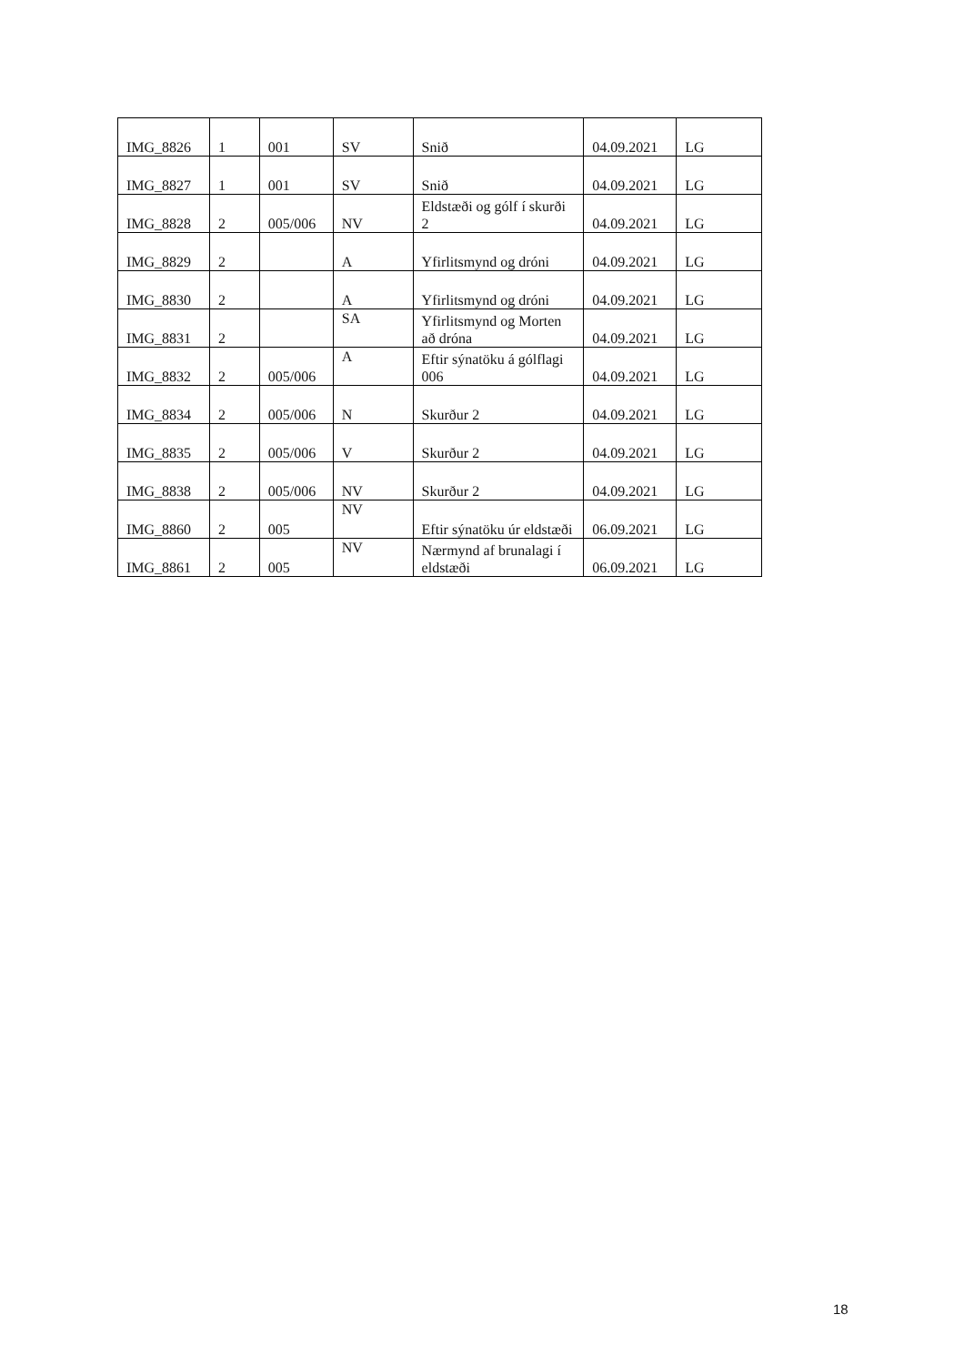| IMG_8826 | 1 | 001 | SV | Snið | 04.09.2021 | LG |
| IMG_8827 | 1 | 001 | SV | Snið | 04.09.2021 | LG |
| IMG_8828 | 2 | 005/006 | NV | Eldstæði og gólf í skurði 2 | 04.09.2021 | LG |
| IMG_8829 | 2 | | A | Yfirlitsmynd og dróni | 04.09.2021 | LG |
| IMG_8830 | 2 | | A | Yfirlitsmynd og dróni | 04.09.2021 | LG |
| IMG_8831 | 2 | | SA | Yfirlitsmynd og Morten að dróna | 04.09.2021 | LG |
| IMG_8832 | 2 | 005/006 | A | Eftir sýnatöku á gólflagi 006 | 04.09.2021 | LG |
| IMG_8834 | 2 | 005/006 | N | Skurður 2 | 04.09.2021 | LG |
| IMG_8835 | 2 | 005/006 | V | Skurður 2 | 04.09.2021 | LG |
| IMG_8838 | 2 | 005/006 | NV | Skurður 2 | 04.09.2021 | LG |
| IMG_8860 | 2 | 005 | NV | Eftir sýnatöku úr eldstæði | 06.09.2021 | LG |
| IMG_8861 | 2 | 005 | NV | Nærmynd af brunalagi í eldstæði | 06.09.2021 | LG |
18